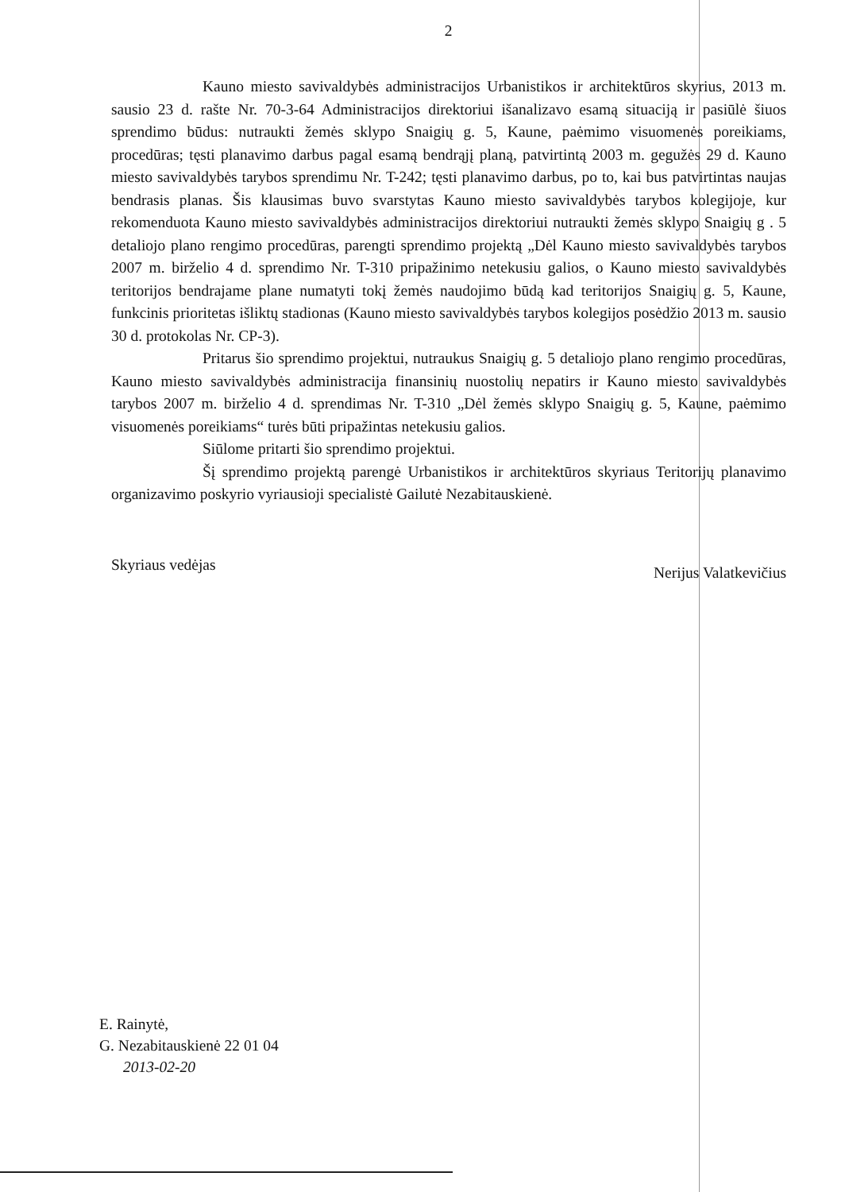2
Kauno miesto savivaldybės administracijos Urbanistikos ir architektūros skyrius, 2013 m. sausio 23 d. rašte Nr. 70-3-64 Administracijos direktoriui išanalizavo esamą situaciją ir pasiūlė šiuos sprendimo būdus: nutraukti žemės sklypo Snaigių g. 5, Kaune, paėmimo visuomenės poreikiams, procedūras; tęsti planavimo darbus pagal esamą bendrąjį planą, patvirtintą 2003 m. gegužės 29 d. Kauno miesto savivaldybės tarybos sprendimu Nr. T-242; tęsti planavimo darbus, po to, kai bus patvirtintas naujas bendrasis planas. Šis klausimas buvo svarstytas Kauno miesto savivaldybės tarybos kolegijoje, kur rekomenduota Kauno miesto savivaldybės administracijos direktoriui nutraukti žemės sklypo Snaigių g . 5 detaliojo plano rengimo procedūras, parengti sprendimo projektą „Dėl Kauno miesto savivaldybės tarybos 2007 m. birželio 4 d. sprendimo Nr. T-310 pripažinimo netekusiu galios, o Kauno miesto savivaldybės teritorijos bendrajame plane numatyti tokį žemės naudojimo būdą kad teritorijos Snaigių g. 5, Kaune, funkcinis prioritetas išliktų stadionas (Kauno miesto savivaldybės tarybos kolegijos posėdžio 2013 m. sausio 30 d. protokolas Nr. CP-3).
Pritarus šio sprendimo projektui, nutraukus Snaigių g. 5 detaliojo plano rengimo procedūras, Kauno miesto savivaldybės administracija finansinių nuostolių nepatirs ir Kauno miesto savivaldybės tarybos 2007 m. birželio 4 d. sprendimas Nr. T-310 „Dėl žemės sklypo Snaigių g. 5, Kaune, paėmimo visuomenės poreikiams“ turės būti pripažintas netekusiu galios.
Siūlome pritarti šio sprendimo projektui.
Šį sprendimo projektą parengė Urbanistikos ir architektūros skyriaus Teritorijų planavimo organizavimo poskyrio vyriausioji specialistė Gailutė Nezabitauskienė.
Skyriaus vedėjas Nerijus Valatkevičius
E. Rainytė,
G. Nezabitauskienė 22 01 04
2013-02-20